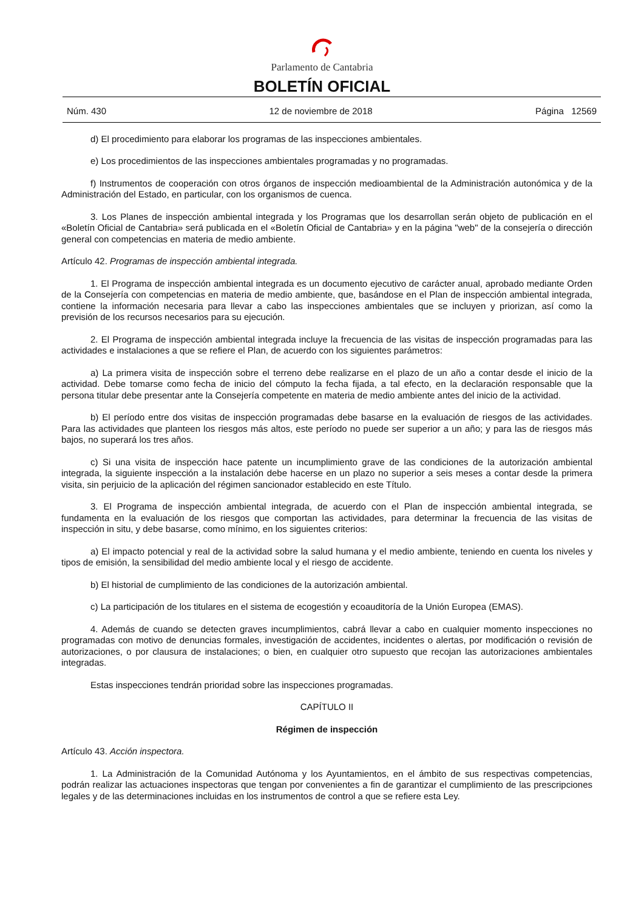Parlamento de Cantabria
BOLETÍN OFICIAL
Núm. 430 12 de noviembre de 2018 Página 12569
d) El procedimiento para elaborar los programas de las inspecciones ambientales.
e) Los procedimientos de las inspecciones ambientales programadas y no programadas.
f) Instrumentos de cooperación con otros órganos de inspección medioambiental de la Administración autonómica y de la Administración del Estado, en particular, con los organismos de cuenca.
3. Los Planes de inspección ambiental integrada y los Programas que los desarrollan serán objeto de publicación en el «Boletín Oficial de Cantabria» será publicada en el «Boletín Oficial de Cantabria» y en la página "web" de la consejería o dirección general con competencias en materia de medio ambiente.
Artículo 42. Programas de inspección ambiental integrada.
1. El Programa de inspección ambiental integrada es un documento ejecutivo de carácter anual, aprobado mediante Orden de la Consejería con competencias en materia de medio ambiente, que, basándose en el Plan de inspección ambiental integrada, contiene la información necesaria para llevar a cabo las inspecciones ambientales que se incluyen y priorizan, así como la previsión de los recursos necesarios para su ejecución.
2. El Programa de inspección ambiental integrada incluye la frecuencia de las visitas de inspección programadas para las actividades e instalaciones a que se refiere el Plan, de acuerdo con los siguientes parámetros:
a) La primera visita de inspección sobre el terreno debe realizarse en el plazo de un año a contar desde el inicio de la actividad. Debe tomarse como fecha de inicio del cómputo la fecha fijada, a tal efecto, en la declaración responsable que la persona titular debe presentar ante la Consejería competente en materia de medio ambiente antes del inicio de la actividad.
b) El período entre dos visitas de inspección programadas debe basarse en la evaluación de riesgos de las actividades. Para las actividades que planteen los riesgos más altos, este período no puede ser superior a un año; y para las de riesgos más bajos, no superará los tres años.
c) Si una visita de inspección hace patente un incumplimiento grave de las condiciones de la autorización ambiental integrada, la siguiente inspección a la instalación debe hacerse en un plazo no superior a seis meses a contar desde la primera visita, sin perjuicio de la aplicación del régimen sancionador establecido en este Título.
3. El Programa de inspección ambiental integrada, de acuerdo con el Plan de inspección ambiental integrada, se fundamenta en la evaluación de los riesgos que comportan las actividades, para determinar la frecuencia de las visitas de inspección in situ, y debe basarse, como mínimo, en los siguientes criterios:
a) El impacto potencial y real de la actividad sobre la salud humana y el medio ambiente, teniendo en cuenta los niveles y tipos de emisión, la sensibilidad del medio ambiente local y el riesgo de accidente.
b) El historial de cumplimiento de las condiciones de la autorización ambiental.
c) La participación de los titulares en el sistema de ecogestión y ecoauditoría de la Unión Europea (EMAS).
4. Además de cuando se detecten graves incumplimientos, cabrá llevar a cabo en cualquier momento inspecciones no programadas con motivo de denuncias formales, investigación de accidentes, incidentes o alertas, por modificación o revisión de autorizaciones, o por clausura de instalaciones; o bien, en cualquier otro supuesto que recojan las autorizaciones ambientales integradas.
Estas inspecciones tendrán prioridad sobre las inspecciones programadas.
CAPÍTULO II
Régimen de inspección
Artículo 43. Acción inspectora.
1. La Administración de la Comunidad Autónoma y los Ayuntamientos, en el ámbito de sus respectivas competencias, podrán realizar las actuaciones inspectoras que tengan por convenientes a fin de garantizar el cumplimiento de las prescripciones legales y de las determinaciones incluidas en los instrumentos de control a que se refiere esta Ley.